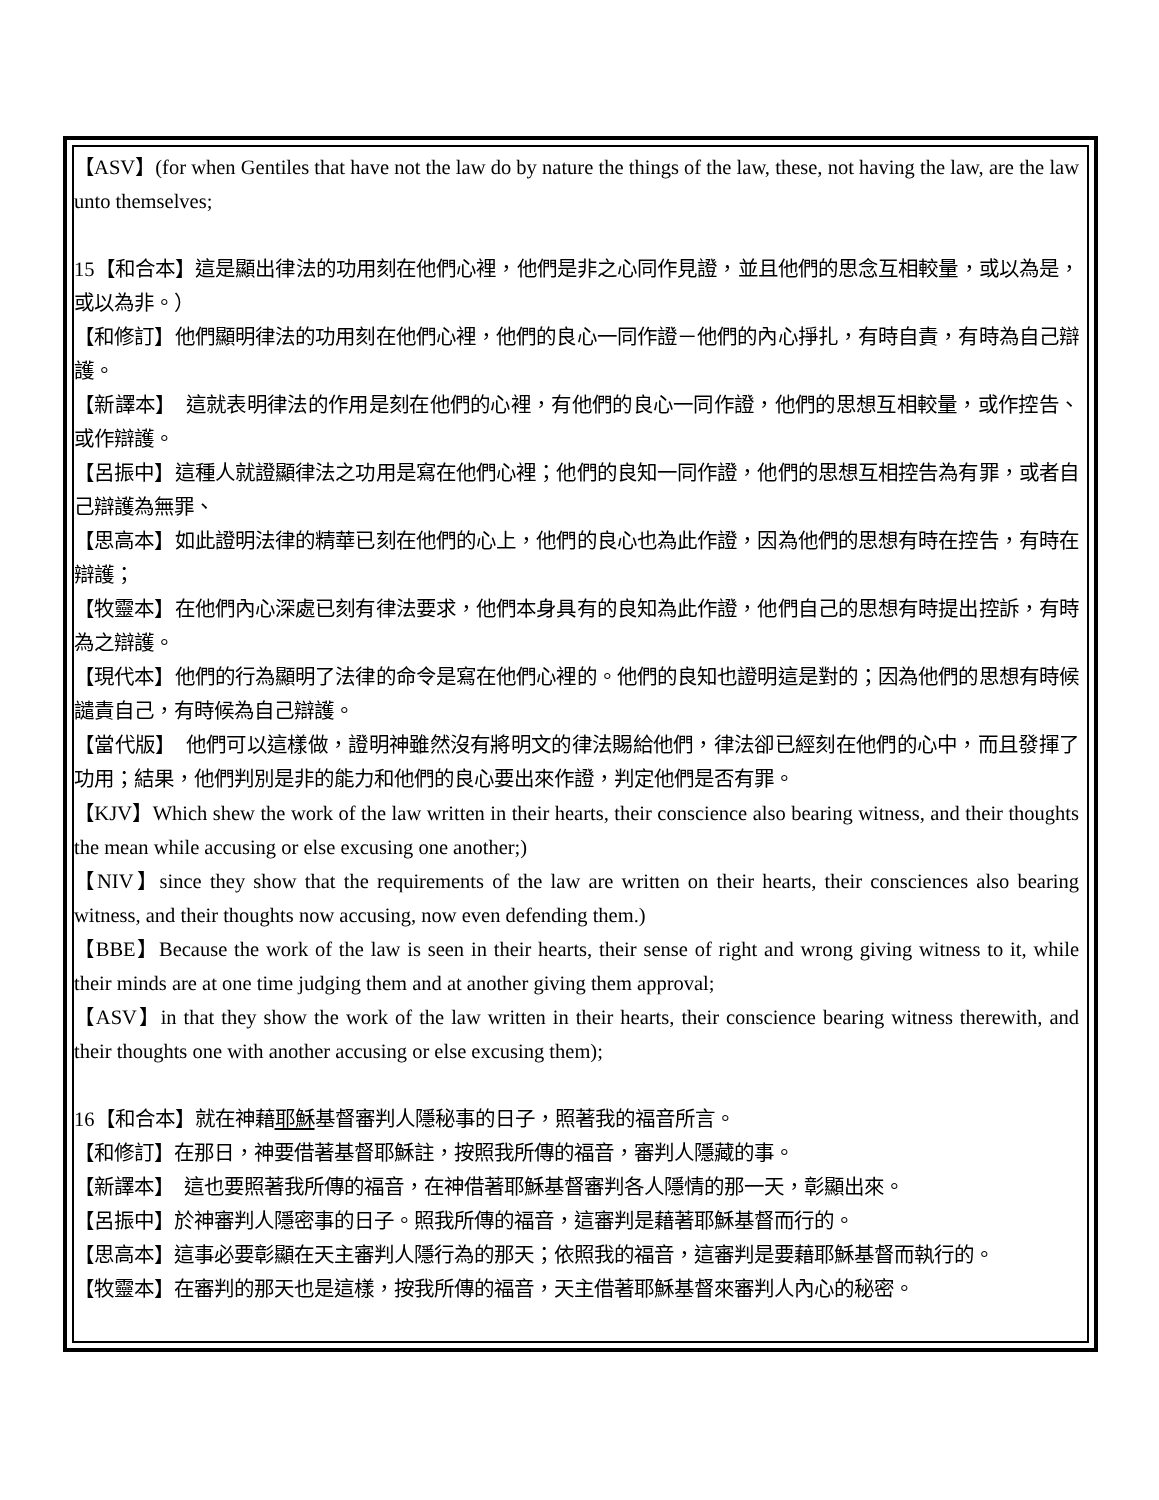【ASV】(for when Gentiles that have not the law do by nature the things of the law, these, not having the law, are the law unto themselves;
15【和合本】這是顯出律法的功用刻在他們心裡，他們是非之心同作見證，並且他們的思念互相較量，或以為是，或以為非。）
【和修訂】他們顯明律法的功用刻在他們心裡，他們的良心一同作證－他們的內心掙扎，有時自責，有時為自己辯護。
【新譯本】　這就表明律法的作用是刻在他們的心裡，有他們的良心一同作證，他們的思想互相較量，或作控告、或作辯護。
【呂振中】這種人就證顯律法之功用是寫在他們心裡；他們的良知一同作證，他們的思想互相控告為有罪，或者自己辯護為無罪、
【思高本】如此證明法律的精華已刻在他們的心上，他們的良心也為此作證，因為他們的思想有時在控告，有時在辯護；
【牧靈本】在他們內心深處已刻有律法要求，他們本身具有的良知為此作證，他們自己的思想有時提出控訴，有時為之辯護。
【現代本】他們的行為顯明了法律的命令是寫在他們心裡的。他們的良知也證明這是對的；因為他們的思想有時候譴責自己，有時候為自己辯護。
【當代版】　他們可以這樣做，證明神雖然沒有將明文的律法賜給他們，律法卻已經刻在他們的心中，而且發揮了功用；結果，他們判別是非的能力和他們的良心要出來作證，判定他們是否有罪。
【KJV】Which shew the work of the law written in their hearts, their conscience also bearing witness, and their thoughts the mean while accusing or else excusing one another;)
【NIV】since they show that the requirements of the law are written on their hearts, their consciences also bearing witness, and their thoughts now accusing, now even defending them.)
【BBE】Because the work of the law is seen in their hearts, their sense of right and wrong giving witness to it, while their minds are at one time judging them and at another giving them approval;
【ASV】in that they show the work of the law written in their hearts, their conscience bearing witness therewith, and their thoughts one with another accusing or else excusing them);
16【和合本】就在神藉耶穌基督審判人隱秘事的日子，照著我的福音所言。
【和修訂】在那日，神要借著基督耶穌註，按照我所傳的福音，審判人隱藏的事。
【新譯本】　這也要照著我所傳的福音，在神借著耶穌基督審判各人隱情的那一天，彰顯出來。
【呂振中】於神審判人隱密事的日子。照我所傳的福音，這審判是藉著耶穌基督而行的。
【思高本】這事必要彰顯在天主審判人隱行為的那天；依照我的福音，這審判是要藉耶穌基督而執行的。
【牧靈本】在審判的那天也是這樣，按我所傳的福音，天主借著耶穌基督來審判人內心的秘密。